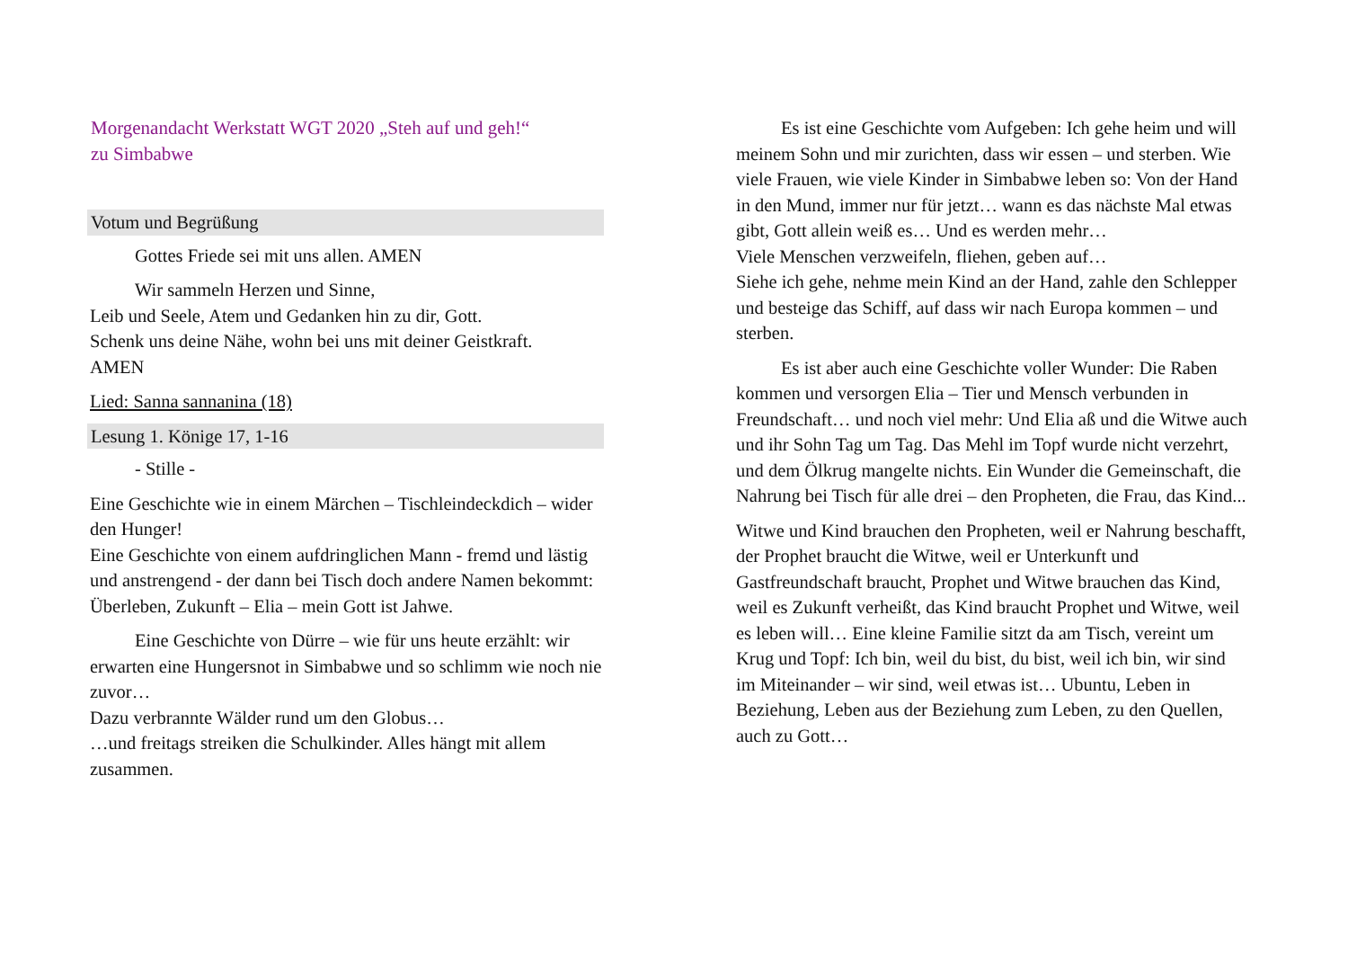Morgenandacht Werkstatt WGT 2020 „Steh auf und geh!“
zu Simbabwe
Votum und Begrüßung
Gottes Friede sei mit uns allen. AMEN
Wir sammeln Herzen und Sinne,
Leib und Seele, Atem und Gedanken hin zu dir, Gott.
Schenk uns deine Nähe, wohn bei uns mit deiner Geistkraft.
AMEN
Lied: Sanna sannanina (18)
Lesung 1. Könige 17, 1-16
- Stille -
Eine Geschichte wie in einem Märchen – Tischleindeckdich – wider den Hunger!
Eine Geschichte von einem aufdringlichen Mann - fremd und lästig und anstrengend - der dann bei Tisch doch andere Namen bekommt: Überleben, Zukunft – Elia – mein Gott ist Jahwe.
Eine Geschichte von Dürre – wie für uns heute erzählt: wir erwarten eine Hungersnot in Simbabwe und so schlimm wie noch nie zuvor…
Dazu verbrannte Wälder rund um den Globus…
…und freitags streiken die Schulkinder. Alles hängt mit allem zusammen.
Es ist eine Geschichte vom Aufgeben: Ich gehe heim und will meinem Sohn und mir zurichten, dass wir essen – und sterben. Wie viele Frauen, wie viele Kinder in Simbabwe leben so: Von der Hand in den Mund, immer nur für jetzt… wann es das nächste Mal etwas gibt, Gott allein weiß es… Und es werden mehr…
Viele Menschen verzweifeln, fliehen, geben auf…
Siehe ich gehe, nehme mein Kind an der Hand, zahle den Schlepper und besteige das Schiff, auf dass wir nach Europa kommen – und sterben.
Es ist aber auch eine Geschichte voller Wunder: Die Raben kommen und versorgen Elia – Tier und Mensch verbunden in Freundschaft… und noch viel mehr: Und Elia aß und die Witwe auch und ihr Sohn Tag um Tag. Das Mehl im Topf wurde nicht verzehrt, und dem Ölkrug mangelte nichts. Ein Wunder die Gemeinschaft, die Nahrung bei Tisch für alle drei – den Propheten, die Frau, das Kind...
Witwe und Kind brauchen den Propheten, weil er Nahrung beschafft, der Prophet braucht die Witwe, weil er Unterkunft und Gastfreundschaft braucht, Prophet und Witwe brauchen das Kind, weil es Zukunft verheißt, das Kind braucht Prophet und Witwe, weil es leben will… Eine kleine Familie sitzt da am Tisch, vereint um Krug und Topf: Ich bin, weil du bist, du bist, weil ich bin, wir sind im Miteinander – wir sind, weil etwas ist… Ubuntu, Leben in Beziehung, Leben aus der Beziehung zum Leben, zu den Quellen, auch zu Gott…